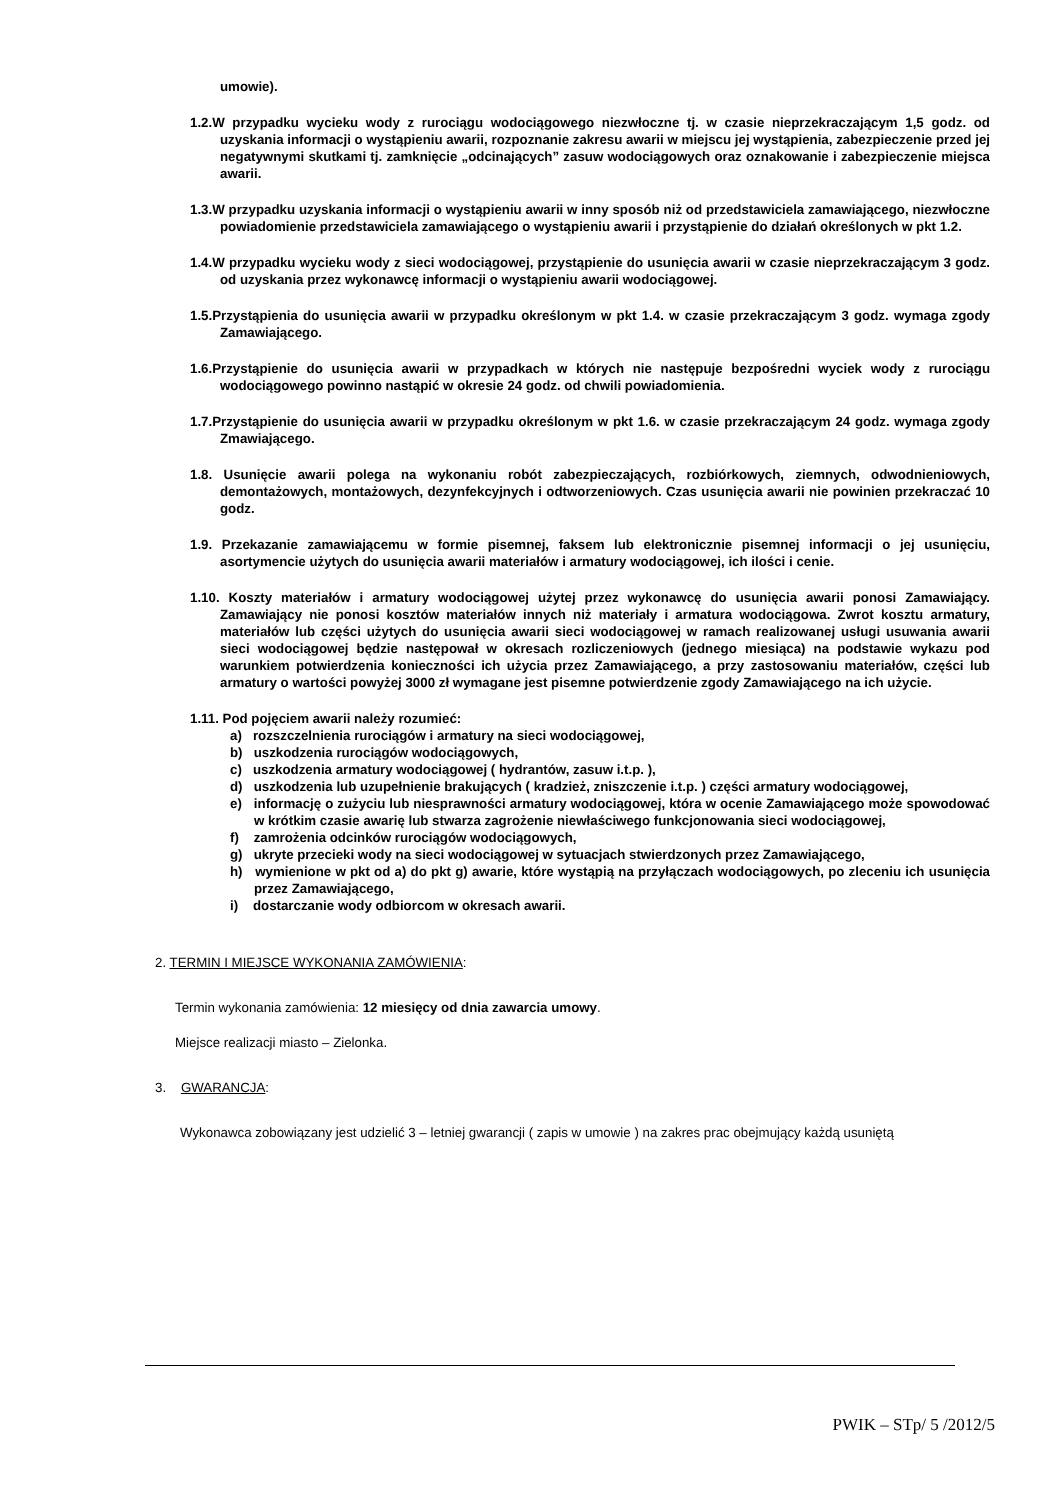umowie).
1.2.W przypadku wycieku wody z rurociągu wodociągowego niezwłoczne tj. w czasie nieprzekraczającym 1,5 godz. od uzyskania informacji o wystąpieniu awarii, rozpoznanie zakresu awarii w miejscu jej wystąpienia, zabezpieczenie przed jej negatywnymi skutkami tj. zamknięcie „odcinających” zasuw wodociągowych oraz oznakowanie i zabezpieczenie miejsca awarii.
1.3.W przypadku uzyskania informacji o wystąpieniu awarii w inny sposób niż od przedstawiciela zamawiającego, niezwłoczne powiadomienie przedstawiciela zamawiającego o wystąpieniu awarii i przystąpienie do działań określonych w pkt 1.2.
1.4.W przypadku wycieku wody z sieci wodociągowej, przystąpienie do usunięcia awarii w czasie nieprzekraczającym 3 godz. od uzyskania przez wykonawcę informacji o wystąpieniu awarii wodociągowej.
1.5.Przystąpienia do usunięcia awarii w przypadku określonym w pkt 1.4. w czasie przekraczającym 3 godz. wymaga zgody Zamawiającego.
1.6.Przystąpienie do usunięcia awarii w przypadkach w których nie następuje bezpośredni wyciek wody z rurociągu wodociągowego powinno nastąpić w okresie 24 godz. od chwili powiadomienia.
1.7.Przystąpienie do usunięcia awarii w przypadku określonym w pkt 1.6. w czasie przekraczającym 24 godz. wymaga zgody Zmawiającego.
1.8. Usunięcie awarii polega na wykonaniu robót zabezpieczających, rozbiórkowych, ziemnych, odwodnieniowych, demontażowych, montażowych, dezynfekcyjnych i odtworzeniowych. Czas usunięcia awarii nie powinien przekraczać 10 godz.
1.9. Przekazanie zamawiającemu w formie pisemnej, faksem lub elektronicznie pisemnej informacji o jej usunięciu, asortymencie użytych do usunięcia awarii materiałów i armatury wodociągowej, ich ilości i cenie.
1.10. Koszty materiałów i armatury wodociągowej użytej przez wykonawcę do usunięcia awarii ponosi Zamawiający. Zamawiający nie ponosi kosztów materiałów innych niż materiały i armatura wodociągowa. Zwrot kosztu armatury, materiałów lub części użytych do usunięcia awarii sieci wodociągowej w ramach realizowanej usługi usuwania awarii sieci wodociągowej będzie następował w okresach rozliczeniowych (jednego miesiąca) na podstawie wykazu pod warunkiem potwierdzenia konieczności ich użycia przez Zamawiającego, a przy zastosowaniu materiałów, części lub armatury o wartości powyżej 3000 zł wymagane jest pisemne potwierdzenie zgody Zamawiającego na ich użycie.
1.11. Pod pojęciem awarii należy rozumieć:
a) rozszczelnienia rurociągów i armatury na sieci wodociągowej,
b) uszkodzenia rurociągów wodociągowych,
c) uszkodzenia armatury wodociągowej ( hydrantów, zasuw i.t.p. ),
d) uszkodzenia lub uzupełnienie brakujących ( kradzież, zniszczenie i.t.p. ) części armatury wodociągowej,
e) informację o zużyciu lub niesprawności armatury wodociągowej, która w ocenie Zamawiającego może spowodować w krótkim czasie awarię lub stwarza zagrożenie niewłaściwego funkcjonowania sieci wodociągowej,
f) zamrożenia odcinków rurociągów wodociągowych,
g) ukryte przecieki wody na sieci wodociągowej w sytuacjach stwierdzonych przez Zamawiającego,
h) wymienione w pkt od a) do pkt g) awarie, które wystąpią na przyłączach wodociągowych, po zleceniu ich usunięcia przez Zamawiającego,
i) dostarczanie wody odbiorcom w okresach awarii.
2. TERMIN I MIEJSCE WYKONANIA ZAMÓWIENIA:
Termin wykonania zamówienia: 12 miesięcy od dnia zawarcia umowy.
Miejsce realizacji miasto – Zielonka.
3. GWARANCJA:
Wykonawca zobowiązany jest udzielić 3 – letniej gwarancji ( zapis w umowie ) na zakres prac obejmujący każdą usuniętą
PWIK – STp/ 5 /2012/5